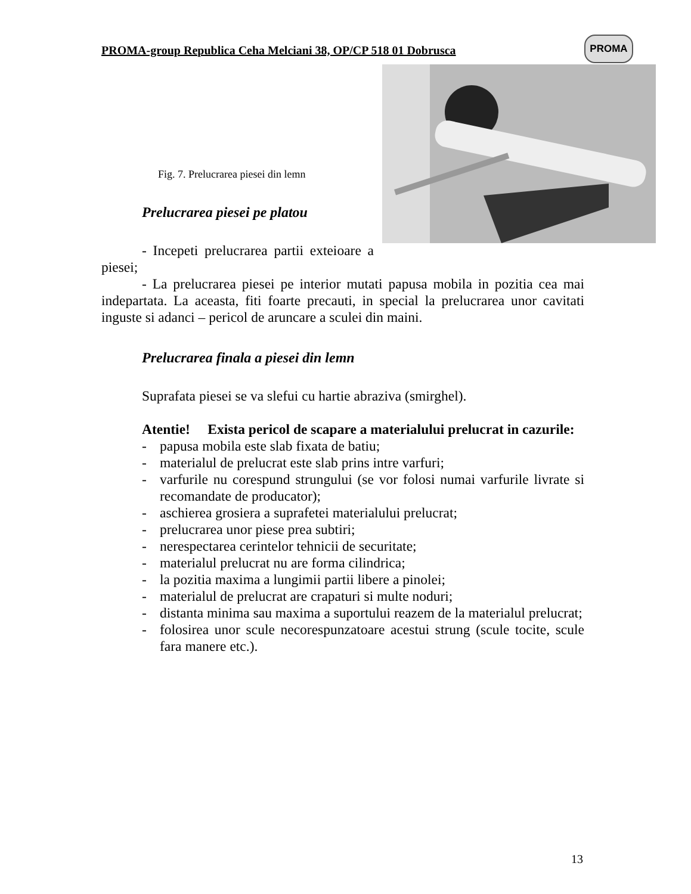PROMA
PROMA-group Republica Ceha Melciani 38, OP/CP 518 01 Dobrusca
Fig. 7. Prelucrarea piesei din lemn
Prelucrarea piesei pe platou
- Incepeti prelucrarea partii exteioare a piesei;
- La prelucrarea piesei pe interior mutati papusa mobila in pozitia cea mai indepartata. La aceasta, fiti foarte precauti, in special la prelucrarea unor cavitati inguste si adanci – pericol de aruncare a sculei din maini.
Prelucrarea finala a piesei din lemn
Suprafata piesei se va slefui cu hartie abraziva (smirghel).
Atentie! Exista pericol de scapare a materialului prelucrat in cazurile:
- papusa mobila este slab fixata de batiu;
- materialul de prelucrat este slab prins intre varfuri;
- varfurile nu corespund strungului (se vor folosi numai varfurile livrate si recomandate de producator);
- aschierea grosiera a suprafetei materialului prelucrat;
- prelucrarea unor piese prea subtiri;
- nerespectarea cerintelor tehnicii de securitate;
- materialul prelucrat nu are forma cilindrica;
- la pozitia maxima a lungimii partii libere a pinolei;
- materialul de prelucrat are crapaturi si multe noduri;
- distanta minima sau maxima a suportului reazem de la materialul prelucrat;
- folosirea unor scule necorespunzatoare acestui strung (scule tocite, scule fara manere etc.).
13